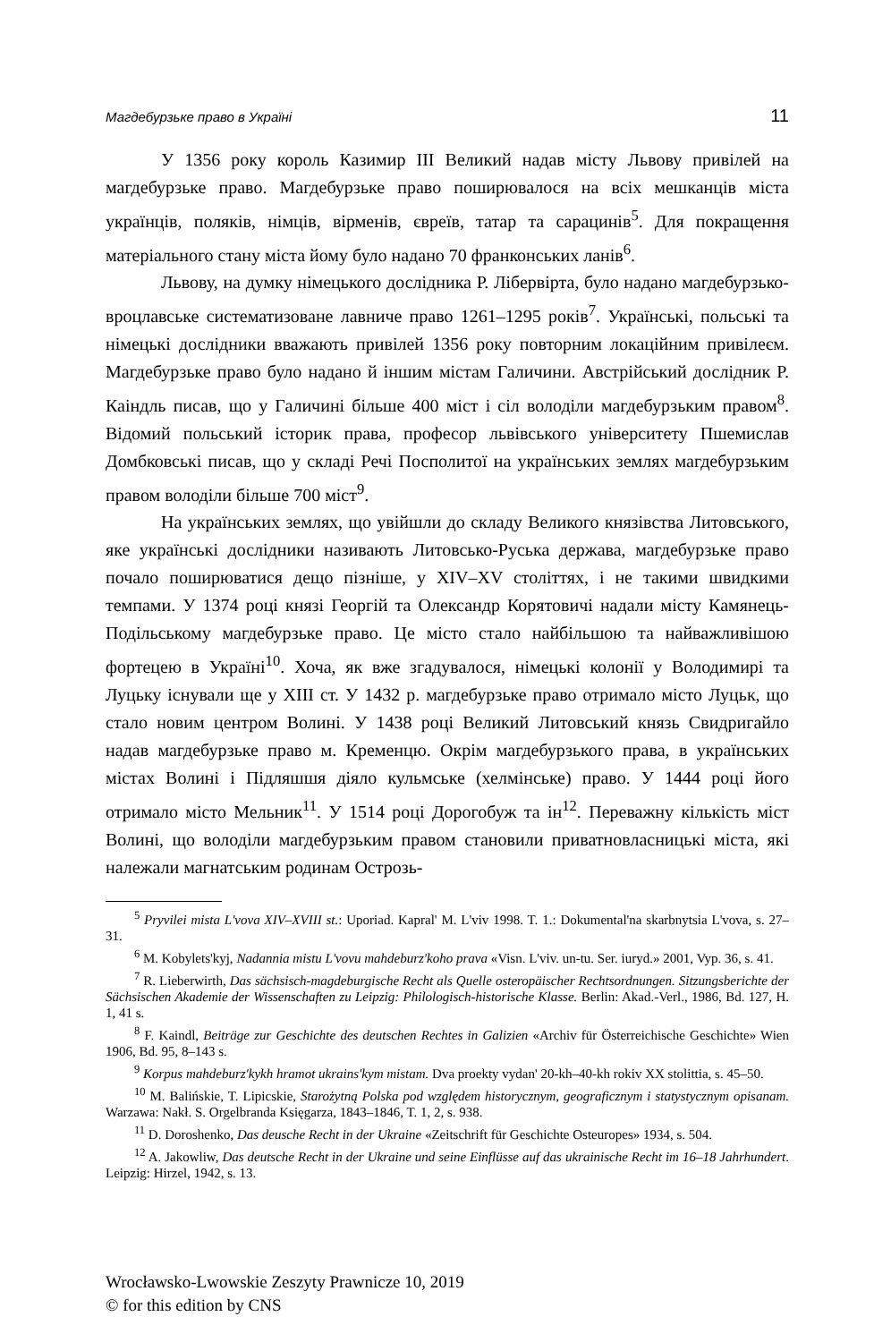Магдебурзьке право в Україні 11
У 1356 року король Казимир III Великий надав місту Львову привілей на магдебурзьке право. Магдебурзьке право поширювалося на всіх мешканців міста українців, поляків, німців, вірменів, євреїв, татар та сарацинів<sup>5</sup>. Для покращення матеріального стану міста йому було надано 70 франконських ланів<sup>6</sup>.
Львову, на думку німецького дослідника Р. Лібервірта, було надано магдебурзько-вроцлавське систематизоване лавниче право 1261–1295 років<sup>7</sup>. Українські, польські та німецькі дослідники вважають привілей 1356 року повторним локаційним привілеєм. Магдебурзьке право було надано й іншим містам Галичини. Австрійський дослідник Р. Каіндль писав, що у Галичині більше 400 міст і сіл володіли магдебурзьким правом<sup>8</sup>. Відомий польський історик права, професор львівського університету Пшемислав Домбковські писав, що у складі Речі Посполитої на українських землях магдебурзьким правом володіли більше 700 міст<sup>9</sup>.
На українських землях, що увійшли до складу Великого князівства Литовського, яке українські дослідники називають Литовсько-Руська держава, магдебурзьке право почало поширюватися дещо пізніше, у XIV–XV століттях, і не такими швидкими темпами. У 1374 році князі Георгій та Олександр Корятовичі надали місту Камянець-Подільському магдебурзьке право. Це місто стало найбільшою та найважливішою фортецею в Україні<sup>10</sup>. Хоча, як вже згадувалося, німецькі колонії у Володимирі та Луцьку існували ще у XIII ст. У 1432 р. магдебурзьке право отримало місто Луцьк, що стало новим центром Волині. У 1438 році Великий Литовський князь Свидригайло надав магдебурзьке право м. Кременцю. Окрім магдебурзького права, в українських містах Волині і Підляшшя діяло кульмське (хелмінське) право. У 1444 році його отримало місто Мельник<sup>11</sup>. У 1514 році Дорогобуж та ін<sup>12</sup>. Переважну кількість міст Волині, що володіли магдебурзьким правом становили приватновласницькі міста, які належали магнатським родинам Острозь-
<sup>5</sup> Pryvilei mista L'vova XIV–XVIII st.: Uporiad. Kapral' M. L'viv 1998. T. 1.: Dokumental'na skarbnytsia L'vova, s. 27–31.
<sup>6</sup> M. Kobylets'kyj, Nadannia mistu L'vovu mahdeburz'koho prava «Visn. L'viv. un-tu. Ser. iuryd.» 2001, Vyp. 36, s. 41.
<sup>7</sup> R. Lieberwirth, Das sächsisch-magdeburgische Recht als Quelle osteropäischer Rechtsordnungen. Sitzungsberichte der Sächsischen Akademie der Wissenschaften zu Leipzig: Philologisch-historische Klasse. Berlin: Akad.-Verl., 1986, Bd. 127, H. 1, 41 s.
<sup>8</sup> F. Kaindl, Beiträge zur Geschichte des deutschen Rechtes in Galizien «Archiv für Österreichische Geschichte» Wien 1906, Bd. 95, 8–143 s.
<sup>9</sup> Korpus mahdeburz'kykh hramot ukrains'kym mistam. Dva proekty vydan' 20-kh–40-kh rokiv XX stolittia, s. 45–50.
<sup>10</sup> M. Balińskie, T. Lipicskie, Starożytną Polska pod względem historycznym, geograficznym i statystycznym opisanam. Warzawa: Nakł. S. Orgelbranda Księgarza, 1843–1846, T. 1, 2, s. 938.
<sup>11</sup> D. Doroshenko, Das deusche Recht in der Ukraine «Zeitschrift für Geschichte Osteuropes» 1934, s. 504.
<sup>12</sup> A. Jakowliw, Das deutsche Recht in der Ukraine und seine Einflüsse auf das ukrainische Recht im 16–18 Jahrhundert. Leipzig: Hirzel, 1942, s. 13.
Wrocławsko-Lwowskie Zeszyty Prawnicze 10, 2019
© for this edition by CNS